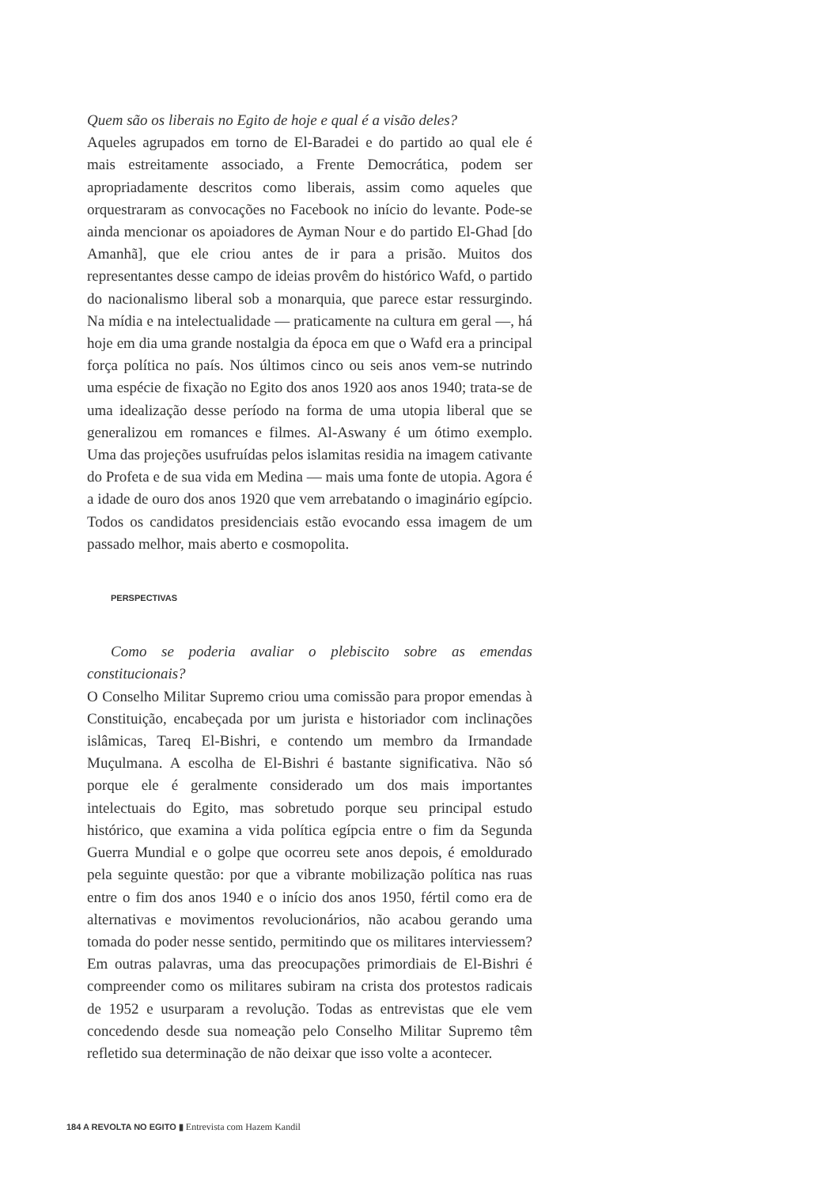Quem são os liberais no Egito de hoje e qual é a visão deles?
Aqueles agrupados em torno de El-Baradei e do partido ao qual ele é mais estreitamente associado, a Frente Democrática, podem ser apropriadamente descritos como liberais, assim como aqueles que orquestraram as convocações no Facebook no início do levante. Pode-se ainda mencionar os apoiadores de Ayman Nour e do partido El-Ghad [do Amanhã], que ele criou antes de ir para a prisão. Muitos dos representantes desse campo de ideias provêm do histórico Wafd, o partido do nacionalismo liberal sob a monarquia, que parece estar ressurgindo. Na mídia e na intelectualidade — praticamente na cultura em geral —, há hoje em dia uma grande nostalgia da época em que o Wafd era a principal força política no país. Nos últimos cinco ou seis anos vem-se nutrindo uma espécie de fixação no Egito dos anos 1920 aos anos 1940; trata-se de uma idealização desse período na forma de uma utopia liberal que se generalizou em romances e filmes. Al-Aswany é um ótimo exemplo. Uma das projeções usufruídas pelos islamitas residia na imagem cativante do Profeta e de sua vida em Medina — mais uma fonte de utopia. Agora é a idade de ouro dos anos 1920 que vem arrebatando o imaginário egípcio. Todos os candidatos presidenciais estão evocando essa imagem de um passado melhor, mais aberto e cosmopolita.
PERSPECTIVAS
Como se poderia avaliar o plebiscito sobre as emendas constitucionais?
O Conselho Militar Supremo criou uma comissão para propor emendas à Constituição, encabeçada por um jurista e historiador com inclinações islâmicas, Tareq El-Bishri, e contendo um membro da Irmandade Muçulmana. A escolha de El-Bishri é bastante significativa. Não só porque ele é geralmente considerado um dos mais importantes intelectuais do Egito, mas sobretudo porque seu principal estudo histórico, que examina a vida política egípcia entre o fim da Segunda Guerra Mundial e o golpe que ocorreu sete anos depois, é emoldurado pela seguinte questão: por que a vibrante mobilização política nas ruas entre o fim dos anos 1940 e o início dos anos 1950, fértil como era de alternativas e movimentos revolucionários, não acabou gerando uma tomada do poder nesse sentido, permitindo que os militares interviessem? Em outras palavras, uma das preocupações primordiais de El-Bishri é compreender como os militares subiram na crista dos protestos radicais de 1952 e usurparam a revolução. Todas as entrevistas que ele vem concedendo desde sua nomeação pelo Conselho Militar Supremo têm refletido sua determinação de não deixar que isso volte a acontecer.
184 A REVOLTA NO EGITO ▮ Entrevista com Hazem Kandil